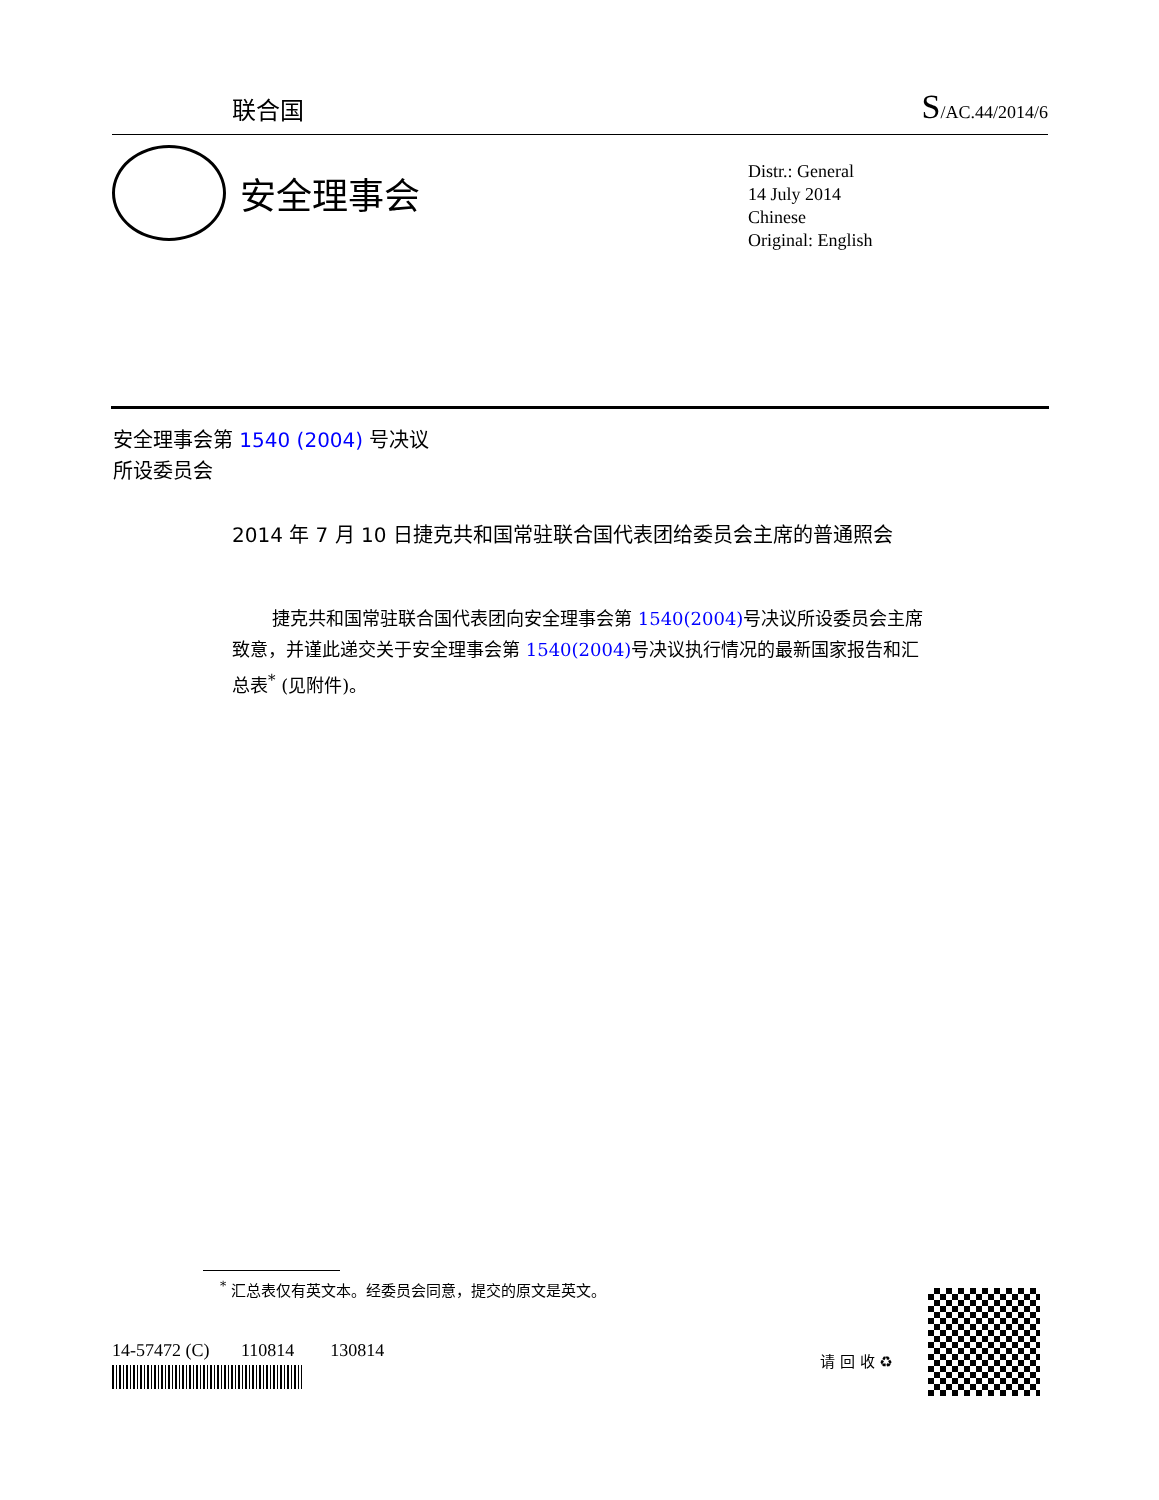联合国
S/AC.44/2014/6
安全理事会
Distr.: General
14 July 2014
Chinese
Original: English
安全理事会第 1540 (2004) 号决议
所设委员会
2014 年 7 月 10 日捷克共和国常驻联合国代表团给委员会主席的普通照会
捷克共和国常驻联合国代表团向安全理事会第 1540(2004) 号决议所设委员会主席致意，并谨此递交关于安全理事会第 1540(2004) 号决议执行情况的最新国家报告和汇总表<sup>*</sup> (见附件)。
<sup>*</sup> 汇总表仅有英文本。经委员会同意，提交的原文是英文。
14-57472 (C) 110814 130814
请 回 收 ♻